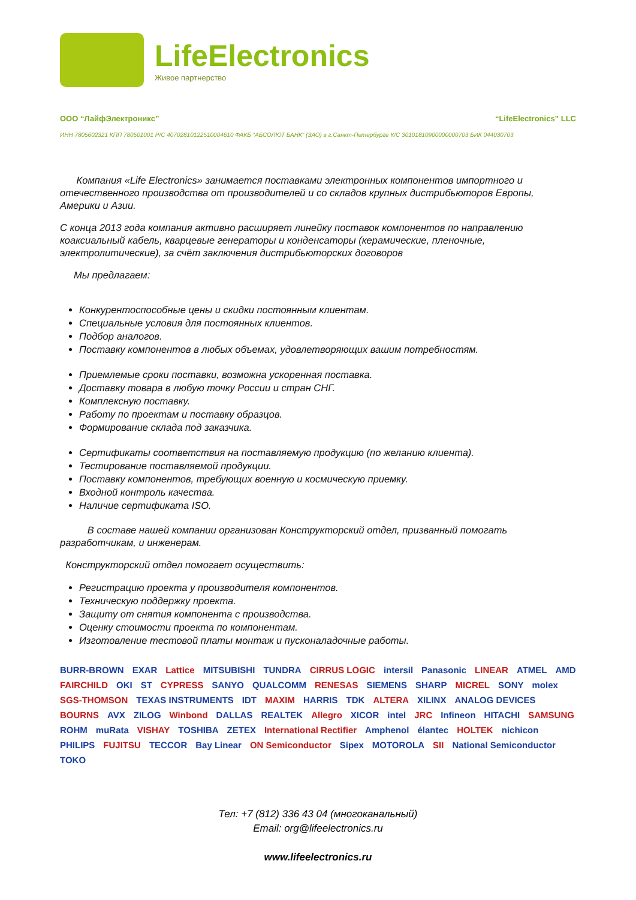LifeElectronics
Живое партнерство
ООО “ЛайфЭлектроникс” “LifeElectronics” LLC
ИНН 7805602321 КПП 780501001 Р/С 40702810122510004610 ФАКБ "АБСОЛЮТ БАНК" (ЗАО) в г.Санкт-Петербурге К/С 30101810900000000703 БИК 044030703
Компания «Life Electronics» занимается поставками электронных компонентов импортного и отечественного производства от производителей и со складов крупных дистрибьюторов Европы, Америки и Азии.
С конца 2013 года компания активно расширяет линейку поставок компонентов по направлению коаксиальный кабель, кварцевые генераторы и конденсаторы (керамические, пленочные, электролитические), за счёт заключения дистрибьюторских договоров
Мы предлагаем:
Конкурентоспособные цены и скидки постоянным клиентам.
Специальные условия для постоянных клиентов.
Подбор аналогов.
Поставку компонентов в любых объемах, удовлетворяющих вашим потребностям.
Приемлемые сроки поставки, возможна ускоренная поставка.
Доставку товара в любую точку России и стран СНГ.
Комплексную поставку.
Работу по проектам и поставку образцов.
Формирование склада под заказчика.
Сертификаты соответствия на поставляемую продукцию (по желанию клиента).
Тестирование поставляемой продукции.
Поставку компонентов, требующих военную и космическую приемку.
Входной контроль качества.
Наличие сертификата ISO.
В составе нашей компании организован Конструкторский отдел, призванный помогать разработчикам, и инженерам.
Конструкторский отдел помогает осуществить:
Регистрацию проекта у производителя компонентов.
Техническую поддержку проекта.
Защиту от снятия компонента с производства.
Оценку стоимости проекта по компонентам.
Изготовление тестовой платы монтаж и пусконаладочные работы.
BURR-BROWN EXAR Lattice MITSUBISHI TUNDRA CIRRUS LOGIC intersil Panasonic LINEAR ATMEL AMD FAIRCHILD OKI ST CYPRESS SANYO QUALCOMM RENESAS SIEMENS SHARP MICREL SONY molex SGS-THOMSON TEXAS INSTRUMENTS IDT MAXIM HARRIS TDK ALTERA XILINX ANALOG DEVICES BOURNS AVX ZILOG Winbond DALLAS REALTEK Allegro XICOR intel JRC Infineon HITACHI SAMSUNG ROHM muRata VISHAY TOSHIBA ZETEX International Rectifier Amphenol élantec HOLTEK nichicon PHILIPS FUJITSU TECCOR Bay Linear ON Semiconductor Sipex MOTOROLA SII National Semiconductor TOKO
Тел: +7 (812) 336 43 04 (многоканальный)
Email: org@lifeelectronics.ru
www.lifeelectronics.ru